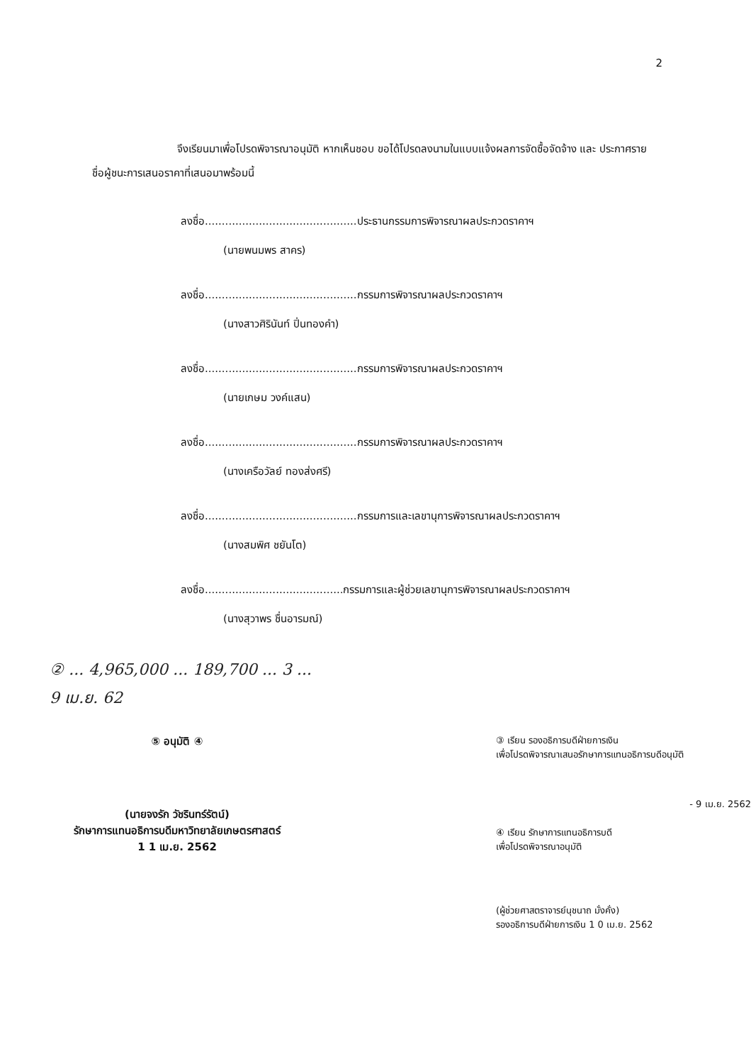2
จึงเรียนมาเพื่อโปรดพิจารณาอนุมัติ หากเห็นชอบ ขอได้โปรดลงนามในแบบแจ้งผลการจัดซื้อจัดจ้าง และ ประกาศรายชื่อผู้ชนะการเสนอราคาที่เสนอมาพร้อมนี้
ลงชื่อ.............................................ประธานกรรมการพิจารณาผลประกวดราคาฯ
(นายพนมพร สาคร)
ลงชื่อ.............................................กรรมการพิจารณาผลประกวดราคาฯ
(นางสาวศิรินันท์ ปิ่นทองคำ)
ลงชื่อ.............................................กรรมการพิจารณาผลประกวดราคาฯ
(นายเกษม วงค์แสน)
ลงชื่อ.............................................กรรมการพิจารณาผลประกวดราคาฯ
(นางเครือวัลย์ ทองส่งศรี)
ลงชื่อ.............................................กรรมการและเลขานุการพิจารณาผลประกวดราคาฯ
(นางสมพิศ ชยันโต)
ลงชื่อ.........................................กรรมการและผู้ช่วยเลขานุการพิจารณาผลประกวดราคาฯ
(นางสุวาพร ชื่นอารมณ์)
② ... 4,965,000 ... 189,700 ... 3 ...
9 เม.ย. 62
⑤ อนุมัติ ④
(นายจงรัก วัชรินทร์รัตน์)
รักษาการแทนอธิการบดีมหาวิทยาลัยเกษตรศาสตร์
1 1 เม.ย. 2562
③ เรียน รองอธิการบดีฝ่ายการเงิน
เพื่อโปรดพิจารณาเสนอรักษาการแทนอธิการบดีอนุมัติ
- 9 เม.ย. 2562
④ เรียน รักษาการแทนอธิการบดี
เพื่อโปรดพิจารณาอนุมัติ
(ผู้ช่วยศาสตราจารย์นุชนาถ มั่งคั่ง)
รองอธิการบดีฝ่ายการเงิน 1 0 เม.ย. 2562